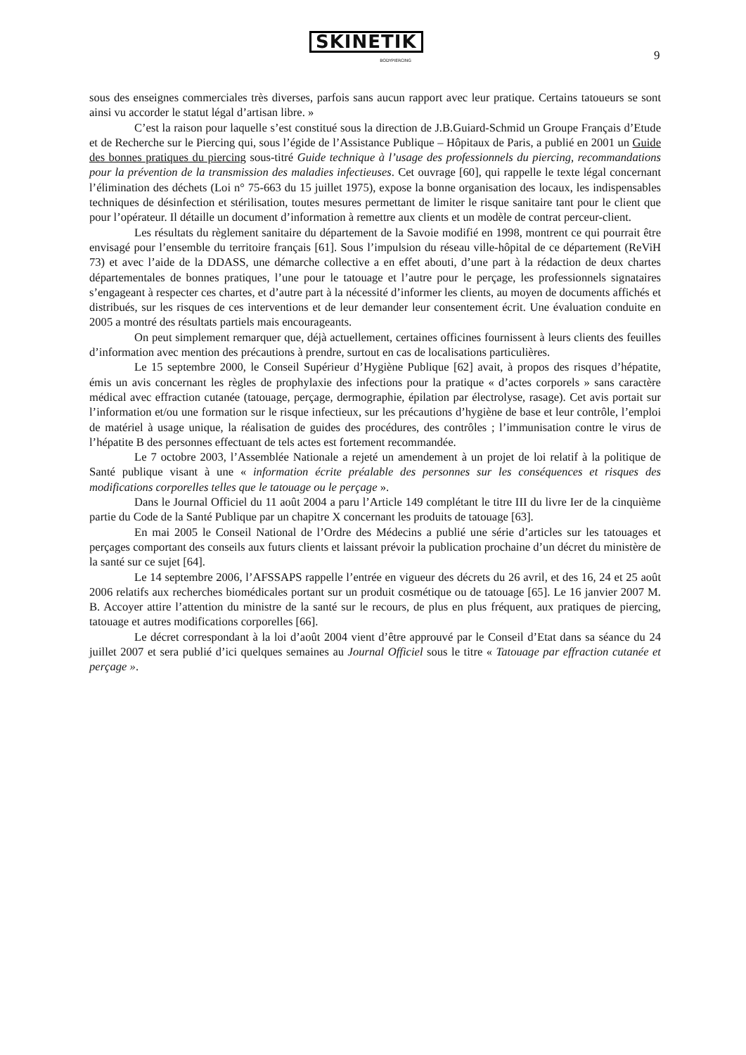SKINETIK
BODYPIERCING
9
sous des enseignes commerciales très diverses, parfois sans aucun rapport avec leur pratique. Certains tatoueurs se sont ainsi vu accorder le statut légal d’artisan libre. »
C’est la raison pour laquelle s’est constitué sous la direction de J.B.Guiard-Schmid un Groupe Français d’Etude et de Recherche sur le Piercing qui, sous l’égide de l’Assistance Publique – Hôpitaux de Paris, a publié en 2001 un Guide des bonnes pratiques du piercing sous-titré Guide technique à l’usage des professionnels du piercing, recommandations pour la prévention de la transmission des maladies infectieuses. Cet ouvrage [60], qui rappelle le texte légal concernant l’élimination des déchets (Loi n° 75-663 du 15 juillet 1975), expose la bonne organisation des locaux, les indispensables techniques de désinfection et stérilisation, toutes mesures permettant de limiter le risque sanitaire tant pour le client que pour l’opérateur. Il détaille un document d’information à remettre aux clients et un modèle de contrat perceur-client.
Les résultats du règlement sanitaire du département de la Savoie modifié en 1998, montrent ce qui pourrait être envisagé pour l’ensemble du territoire français [61]. Sous l’impulsion du réseau ville-hôpital de ce département (ReViH 73) et avec l’aide de la DDASS, une démarche collective a en effet abouti, d’une part à la rédaction de deux chartes départementales de bonnes pratiques, l’une pour le tatouage et l’autre pour le perçage, les professionnels signataires s’engageant à respecter ces chartes, et d’autre part à la nécessité d’informer les clients, au moyen de documents affichés et distribués, sur les risques de ces interventions et de leur demander leur consentement écrit. Une évaluation conduite en 2005 a montré des résultats partiels mais encourageants.
On peut simplement remarquer que, déjà actuellement, certaines officines fournissent à leurs clients des feuilles d’information avec mention des précautions à prendre, surtout en cas de localisations particulières.
Le 15 septembre 2000, le Conseil Supérieur d’Hygiène Publique [62] avait, à propos des risques d’hépatite, émis un avis concernant les règles de prophylaxie des infections pour la pratique « d’actes corporels » sans caractère médical avec effraction cutanée (tatouage, perçage, dermographie, épilation par électrolyse, rasage). Cet avis portait sur l’information et/ou une formation sur le risque infectieux, sur les précautions d’hygiène de base et leur contrôle, l’emploi de matériel à usage unique, la réalisation de guides des procédures, des contrôles ; l’immunisation contre le virus de l’hépatite B des personnes effectuant de tels actes est fortement recommandée.
Le 7 octobre 2003, l’Assemblée Nationale a rejeté un amendement à un projet de loi relatif à la politique de Santé publique visant à une « information écrite préalable des personnes sur les conséquences et risques des modifications corporelles telles que le tatouage ou le perçage ».
Dans le Journal Officiel du 11 août 2004 a paru l’Article 149 complétant le titre III du livre Ier de la cinquième partie du Code de la Santé Publique par un chapitre X concernant les produits de tatouage [63].
En mai 2005 le Conseil National de l’Ordre des Médecins a publié une série d’articles sur les tatouages et perçages comportant des conseils aux futurs clients et laissant prévoir la publication prochaine d’un décret du ministère de la santé sur ce sujet [64].
Le 14 septembre 2006, l’AFSSAPS rappelle l’entrée en vigueur des décrets du 26 avril, et des 16, 24 et 25 août 2006 relatifs aux recherches biomédicales portant sur un produit cosmétique ou de tatouage [65]. Le 16 janvier 2007 M. B. Accoyer attire l’attention du ministre de la santé sur le recours, de plus en plus fréquent, aux pratiques de piercing, tatouage et autres modifications corporelles [66].
Le décret correspondant à la loi d’août 2004 vient d’être approuvé par le Conseil d’Etat dans sa séance du 24 juillet 2007 et sera publié d’ici quelques semaines au Journal Officiel sous le titre « Tatouage par effraction cutanée et perçage ».